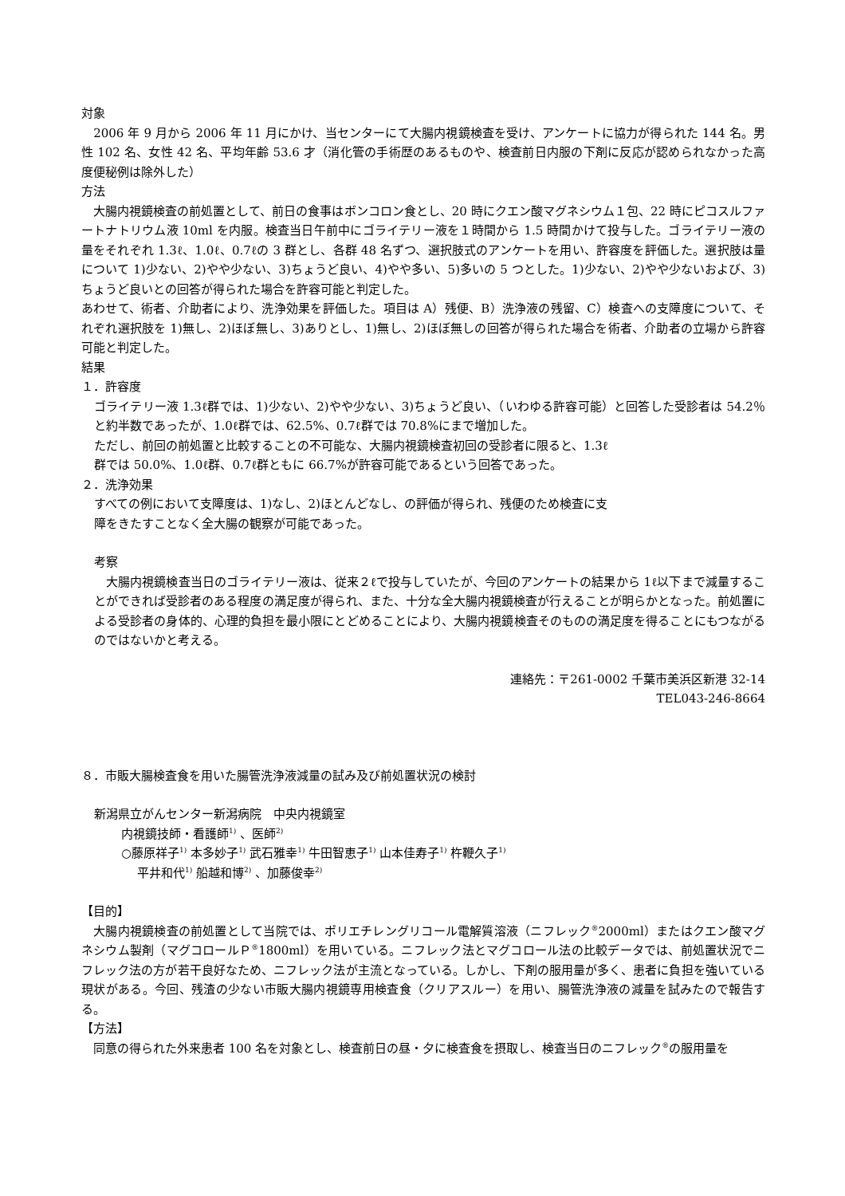対象
　2006 年 9 月から 2006 年 11 月にかけ、当センターにて大腸内視鏡検査を受け、アンケートに協力が得られた 144 名。男性 102 名、女性 42 名、平均年齢 53.6 才（消化管の手術歴のあるものや、検査前日内服の下剤に反応が認められなかった高度便秘例は除外した）
方法
　大腸内視鏡検査の前処置として、前日の食事はボンコロン食とし、20 時にクエン酸マグネシウム１包、22 時にピコスルファートナトリウム液 10ml を内服。検査当日午前中にゴライテリー液を１時間から 1.5 時間かけて投与した。ゴライテリー液の量をそれぞれ 1.3ℓ、1.0ℓ、0.7ℓの 3 群とし、各群 48 名ずつ、選択肢式のアンケートを用い、許容度を評価した。選択肢は量について 1)少ない、2)やや少ない、3)ちょうど良い、4)やや多い、5)多いの 5 つとした。1)少ない、2)やや少ないおよび、3)ちょうど良いとの回答が得られた場合を許容可能と判定した。
あわせて、術者、介助者により、洗浄効果を評価した。項目は A）残便、B）洗浄液の残留、C）検査への支障度について、それぞれ選択肢を 1)無し、2)ほぼ無し、3)ありとし、1)無し、2)ほぼ無しの回答が得られた場合を術者、介助者の立場から許容可能と判定した。
結果
１．許容度
ゴライテリー液 1.3ℓ群では、1)少ない、2)やや少ない、3)ちょうど良い、（いわゆる許容可能）と回答した受診者は 54.2％と約半数であったが、1.0ℓ群では、62.5%、0.7ℓ群では 70.8%にまで増加した。
ただし、前回の前処置と比較することの不可能な、大腸内視鏡検査初回の受診者に限ると、1.3ℓ
群では 50.0%、1.0ℓ群、0.7ℓ群ともに 66.7%が許容可能であるという回答であった。
２．洗浄効果
すべての例において支障度は、1)なし、2)ほとんどなし、の評価が得られ、残便のため検査に支
障をきたすことなく全大腸の観察が可能であった。
考察
　大腸内視鏡検査当日のゴライテリー液は、従来２ℓで投与していたが、今回のアンケートの結果から 1ℓ以下まで減量することができれば受診者のある程度の満足度が得られ、また、十分な全大腸内視鏡検査が行えることが明らかとなった。前処置による受診者の身体的、心理的負担を最小限にとどめることにより、大腸内視鏡検査そのものの満足度を得ることにもつながるのではないかと考える。
連絡先：〒261-0002 千葉市美浜区新港 32-14
TEL043-246-8664
８．市販大腸検査食を用いた腸管洗浄液減量の試み及び前処置状況の検討
新潟県立がんセンター新潟病院　中央内視鏡室
内視鏡技師・看護師<sup>1)</sup> 、医師<sup>2)</sup>
○藤原祥子<sup>1)</sup> 本多妙子<sup>1)</sup> 武石雅幸<sup>1)</sup> 牛田智恵子<sup>1)</sup> 山本佳寿子<sup>1)</sup> 杵鞭久子<sup>1)</sup>
平井和代<sup>1)</sup> 船越和博<sup>2)</sup> 、加藤俊幸<sup>2)</sup>
【目的】
　大腸内視鏡検査の前処置として当院では、ポリエチレングリコール電解質溶液（ニフレック<sup>®</sup>2000ml）またはクエン酸マグネシウム製剤（マグコロールＰ<sup>®</sup>1800ml）を用いている。ニフレック法とマグコロール法の比較データでは、前処置状況でニフレック法の方が若干良好なため、ニフレック法が主流となっている。しかし、下剤の服用量が多く、患者に負担を強いている現状がある。今回、残渣の少ない市販大腸内視鏡専用検査食（クリアスルー）を用い、腸管洗浄液の減量を試みたので報告する。
【方法】
　同意の得られた外来患者 100 名を対象とし、検査前日の昼・夕に検査食を摂取し、検査当日のニフレック<sup>®</sup>の服用量を